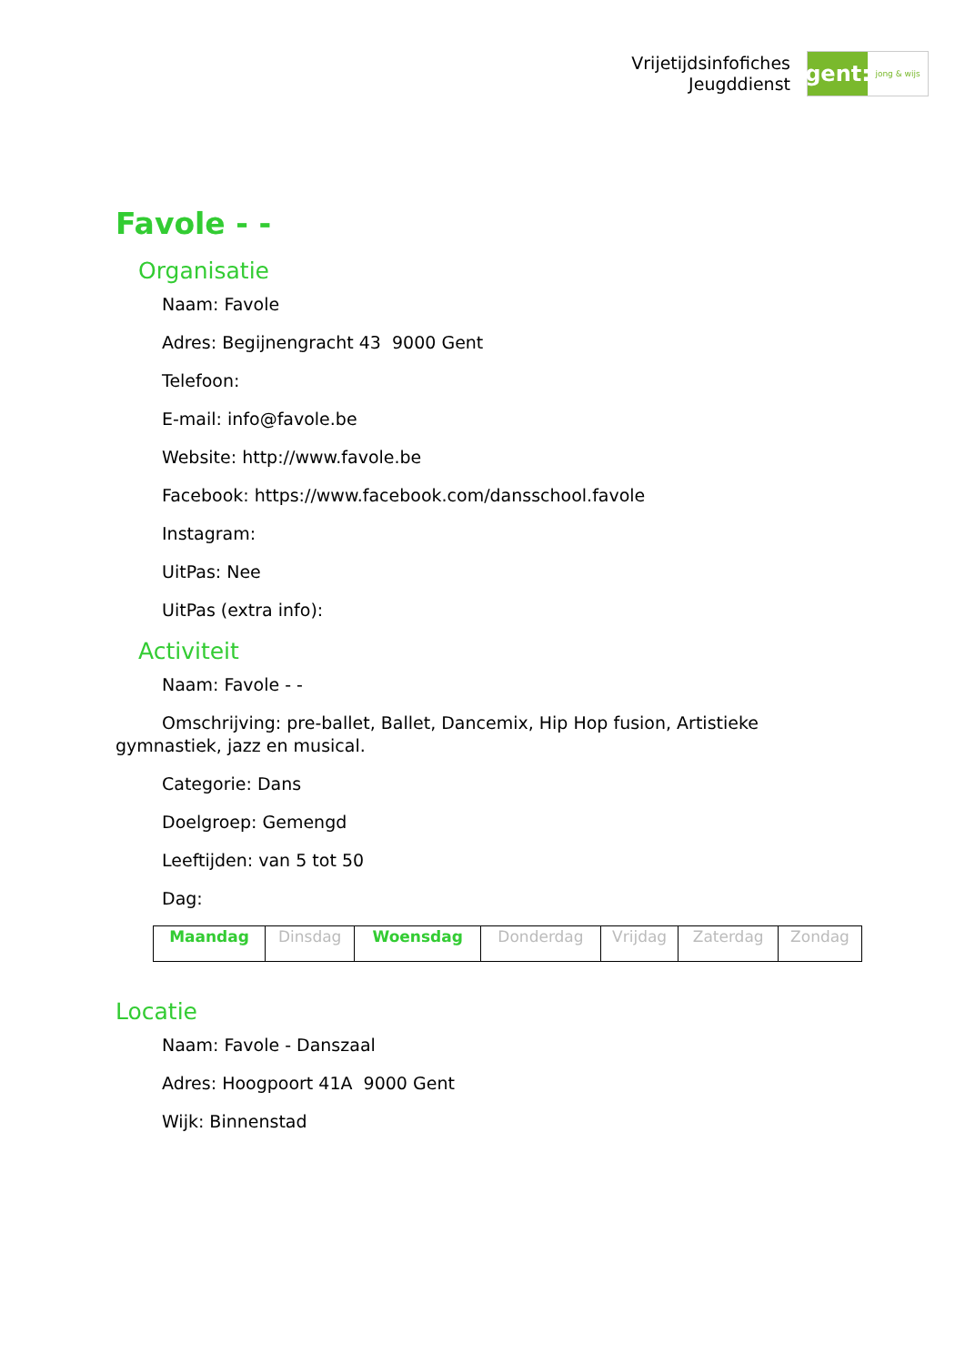Vrijetijdsinfofiches
Jeugddienst
gent:
jong & wijs
Favole - -
Organisatie
Naam: Favole
Adres: Begijnengracht 43 9000 Gent
Telefoon:
E-mail: info@favole.be
Website: http://www.favole.be
Facebook: https://www.facebook.com/dansschool.favole
Instagram:
UitPas: Nee
UitPas (extra info):
Activiteit
Naam: Favole - -
Omschrijving: pre-ballet, Ballet, Dancemix, Hip Hop fusion, Artistieke gymnastiek, jazz en musical.
Categorie: Dans
Doelgroep: Gemengd
Leeftijden: van 5 tot 50
Dag:
| Maandag | Dinsdag | Woensdag | Donderdag | Vrijdag | Zaterdag | Zondag |
Locatie
Naam: Favole - Danszaal
Adres: Hoogpoort 41A 9000 Gent
Wijk: Binnenstad